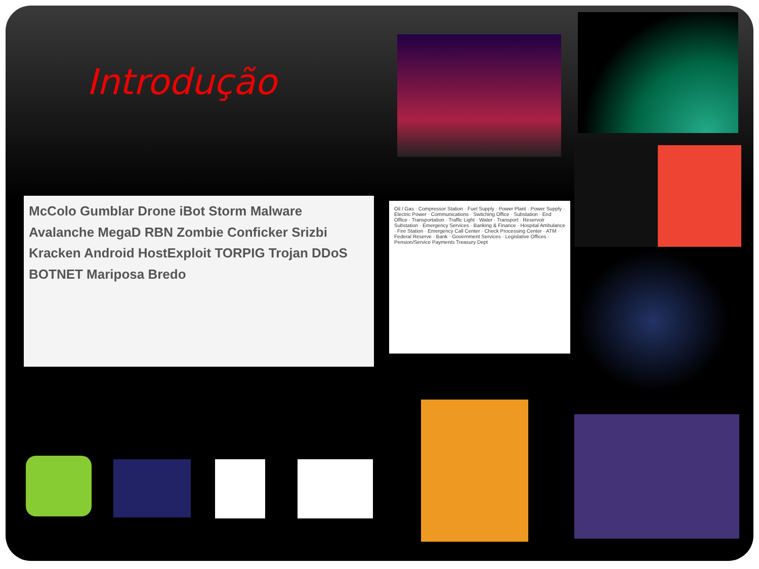Introdução
McColo Gumblar Drone iBot Storm Malware Avalanche MegaD RBN Zombie Conficker Srizbi Kracken Android HostExploit TORPIG Trojan DDoS BOTNET Mariposa Bredo
Oil / Gas · Compressor Station · Fuel Supply · Power Plant · Power Supply · Electric Power · Communications · Switching Office · Substation · End Office · Transportation · Traffic Light · Water · Transport · Reservoir Substation · Emergency Services · Banking & Finance · Hospital Ambulance · Fire Station · Emergency Call Center · Check Processing Center · ATM · Federal Reserve · Bank · Government Services · Legislative Offices · Pension/Service Payments Treasury Dept